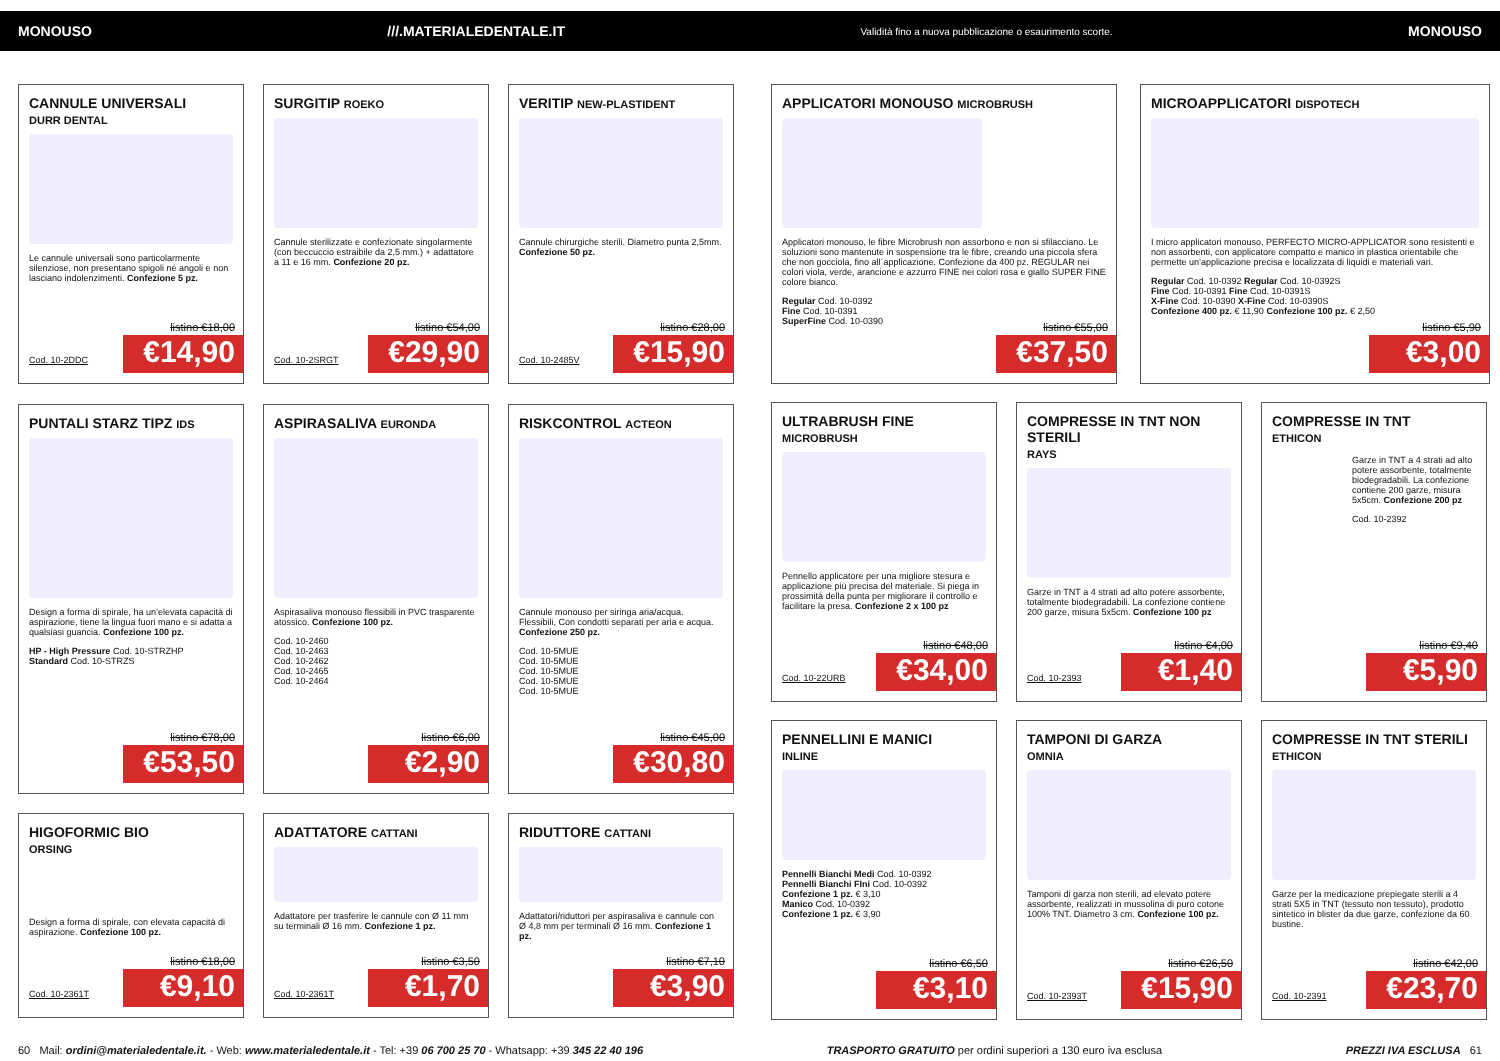MONOUSO ///.MATERIALEDENTALE.IT Validità fino a nuova pubblicazione o esaurimento scorte. MONOUSO
CANNULE UNIVERSALI
DURR DENTAL
Le cannule universali sono particolarmente silenziose, non presentano spigoli né angoli e non lasciano indolenzimenti. Confezione 5 pz.
listino €18,00
Cod. 10-2DDC €14,90
SURGITIP ROEKO
Cannule sterilizzate e confezionate singolarmente (con beccuccio estraibile da 2,5 mm.) + adattatore a 11 e 16 mm. Confezione 20 pz.
listino €54,00
Cod. 10-2SRGT €29,90
VERITIP NEW-PLASTIDENT
Cannule chirurgiche sterili. Diametro punta 2,5mm. Confezione 50 pz.
listino €28,00
Cod. 10-2485V €15,90
PUNTALI STARZ TIPZ IDS
Design a forma di spirale, ha un’elevata capacità di aspirazione, tiene la lingua fuori mano e si adatta a qualsiasi guancia. Confezione 100 pz.
HP - High Pressure Cod. 10-STRZHP
Standard Cod. 10-STRZS
listino €78,00
€53,50
ASPIRASALIVA EURONDA
Aspirasaliva monouso flessibili in PVC trasparente atossico. Confezione 100 pz.
Cod. 10-2460
Cod. 10-2463
Cod. 10-2462
Cod. 10-2465
Cod. 10-2464
listino €6,00
€2,90
RISKCONTROL ACTEON
Cannule monouso per siringa aria/acqua. Flessibili, Con condotti separati per aria e acqua. Confezione 250 pz.
Cod. 10-5MUE
Cod. 10-5MUE
Cod. 10-5MUE
Cod. 10-5MUE
Cod. 10-5MUE
listino €45,00
€30,80
HIGOFORMIC BIO
ORSING
Design a forma di spirale, con elevata capacità di aspirazione. Confezione 100 pz.
listino €18,00
Cod. 10-2361T €9,10
ADATTATORE CATTANI
Adattatore per trasferire le cannule con Ø 11 mm su terminali Ø 16 mm. Confezione 1 pz.
listino €3,50
Cod. 10-2361T €1,70
RIDUTTORE CATTANI
Adattatori/riduttori per aspirasaliva e cannule con Ø 4,8 mm per terminali Ø 16 mm. Confezione 1 pz.
listino €7,10
€3,90
APPLICATORI MONOUSO MICROBRUSH
Applicatori monouso, le fibre Microbrush non assorbono e non si sfilacciano. Le soluzioni sono mantenute in sospensione tra le fibre, creando una piccola sfera che non gocciola, fino all´applicazione. Confezione da 400 pz. REGULAR nei colori viola, verde, arancione e azzurro FINE nei colori rosa e giallo SUPER FINE colore bianco.
Regular Cod. 10-0392
Fine Cod. 10-0391
SuperFine Cod. 10-0390
listino €55,00
€37,50
MICROAPPLICATORI DISPOTECH
I micro applicatori monouso, PERFECTO MICRO-APPLICATOR sono resistenti e non assorbenti, con applicatore compatto e manico in plastica orientabile che permette un’applicazione precisa e localizzata di liquidi e materiali vari.
Regular Cod. 10-0392 Regular Cod. 10-0392S
Fine Cod. 10-0391 Fine Cod. 10-0391S
X-Fine Cod. 10-0390 X-Fine Cod. 10-0390S
Confezione 400 pz. € 11,90 Confezione 100 pz. € 2,50
listino €5,90
€3,00
ULTRABRUSH FINE
MICROBRUSH
Pennello applicatore per una migliore stesura e applicazione più precisa del materiale. Si piega in prossimità della punta per migliorare il controllo e facilitare la presa. Confezione 2 x 100 pz
listino €48,00
Cod. 10-22URB €34,00
COMPRESSE IN TNT NON STERILI
RAYS
Garze in TNT a 4 strati ad alto potere assorbente, totalmente biodegradabili. La confezione contiene 200 garze, misura 5x5cm. Confezione 100 pz
listino €4,00
Cod. 10-2393 €1,40
COMPRESSE IN TNT
ETHICON
Garze in TNT a 4 strati ad alto potere assorbente, totalmente biodegradabili. La confezione contiene 200 garze, misura 5x5cm. Confezione 200 pz
Cod. 10-2392
listino €9,40
€5,90
PENNELLINI E MANICI
INLINE
Pennelli Bianchi Medi Cod. 10-0392
Pennelli Bianchi FIni Cod. 10-0392
Confezione 1 pz. € 3,10
Manico Cod. 10-0392
Confezione 1 pz. € 3,90
listino €6,50
€3,10
TAMPONI DI GARZA
OMNIA
Tamponi di garza non sterili, ad elevato potere assorbente, realizzati in mussolina di puro cotone 100% TNT. Diametro 3 cm. Confezione 100 pz.
listino €26,50
Cod. 10-2393T €15,90
COMPRESSE IN TNT STERILI ETHICON
Garze per la medicazione prepiegate sterili a 4 strati 5X5 in TNT (tessuto non tessuto), prodotto sintetico in blister da due garze, confezione da 60 bustine.
listino €42,00
Cod. 10-2391 €23,70
60 Mail: ordini@materialedentale.it. - Web: www.materialedentale.it - Tel: +39 06 700 25 70 - Whatsapp: +39 345 22 40 196 TRASPORTO GRATUITO per ordini superiori a 130 euro iva esclusa PREZZI IVA ESCLUSA 61